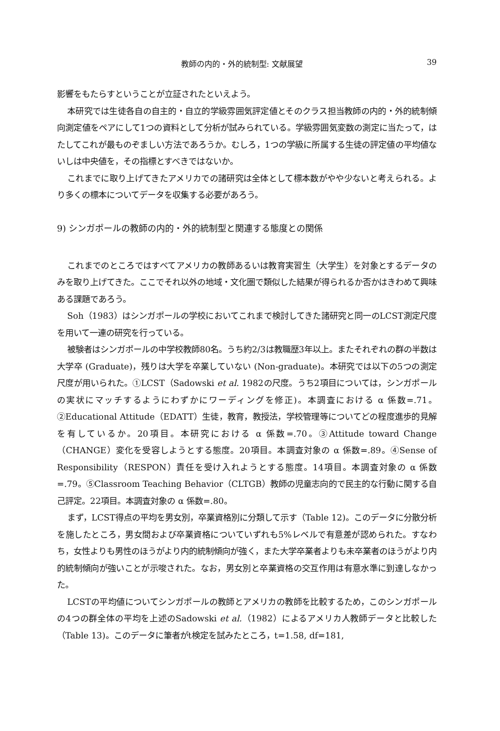教師の内的・外的統制型: 文献展望 39
影響をもたらすということが立証されたといえよう。
本研究では生徒各自の自主的・自立的学級雰囲気評定値とそのクラス担当教師の内的・外的統制傾向測定値をペアにして1つの資料として分析が試みられている。学級雰囲気変数の測定に当たって，はたしてこれが最ものぞましい方法であろうか。むしろ，1つの学級に所属する生徒の評定値の平均値ないしは中央値を，その指標とすべきではないか。
これまでに取り上げてきたアメリカでの諸研究は全体として標本数がやや少ないと考えられる。より多くの標本についてデータを収集する必要があろう。
9) シンガポールの教師の内的・外的統制型と関連する態度との関係
これまでのところではすべてアメリカの教師あるいは教育実習生（大学生）を対象とするデータのみを取り上げてきた。ここでそれ以外の地域・文化圏で類似した結果が得られるか否かはきわめて興味ある課題であろう。
Soh（1983）はシンガポールの学校においてこれまで検討してきた諸研究と同一のLCST測定尺度を用いて一連の研究を行っている。
被験者はシンガポールの中学校教師80名。うち約2/3は教職歴3年以上。またそれぞれの群の半数は大学卒 (Graduate)，残りは大学を卒業していない (Non-graduate)。本研究では以下の5つの測定尺度が用いられた。①LCST（Sadowski et al. 1982の尺度。うち2項目については，シンガポールの実状にマッチするようにわずかにワーディングを修正)。本調査における α 係数=.71。②Educational Attitude（EDATT）生徒，教育，教授法，学校管理等についてどの程度進歩的見解を有しているか。20項目。本研究における α 係数=.70。③Attitude toward Change（CHANGE）変化を受容しようとする態度。20項目。本調査対象の α 係数=.89。④Sense of Responsibility（RESPON）責任を受け入れようとする態度。14項目。本調査対象の α 係数=.79。⑤Classroom Teaching Behavior（CLTGB）教師の児童志向的で民主的な行動に関する自己評定。22項目。本調査対象の α 係数=.80。
まず，LCST得点の平均を男女別，卒業資格別に分類して示す（Table 12)。このデータに分散分析を施したところ，男女間および卒業資格についていずれも5%レベルで有意差が認められた。すなわち，女性よりも男性のほうがより内的統制傾向が強く，また大学卒業者よりも未卒業者のほうがより内的統制傾向が強いことが示唆された。なお，男女別と卒業資格の交互作用は有意水準に到達しなかった。
LCSTの平均値についてシンガポールの教師とアメリカの教師を比較するため，このシンガポールの4つの群全体の平均を上述のSadowski et al.（1982）によるアメリカ人教師データと比較した（Table 13)。このデータに筆者がt検定を試みたところ，t=1.58, df=181,